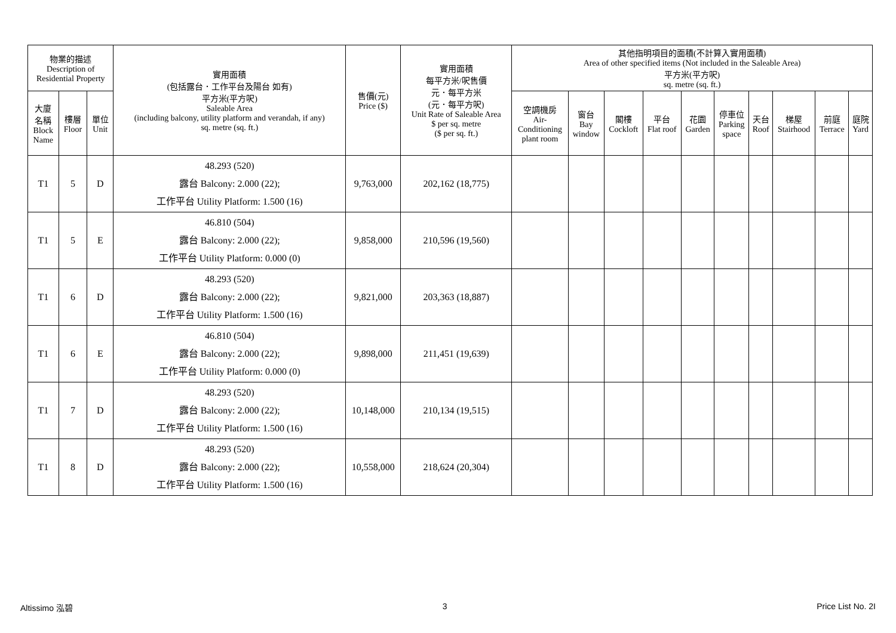| 物業的描述 Description of Residential Property | | | 實用面積 (包括露台．工作平台及陽台 如有) 平方米(平方呎) Saleable Area (including balcony, utility platform and verandah, if any) sq. metre (sq. ft.) | 售價(元) Price ($) | 實用面積 每平方米/呎售價 元．每平方米 (元．每平方呎) Unit Rate of Saleable Area $ per sq. metre ($ per sq. ft.) | 其他指明項目的面積(不計算入實用面積) Area of other specified items (Not included in the Saleable Area) 平方米(平方呎) sq. metre (sq. ft.) | | | | | | | | | |
| --- | --- | --- | --- | --- | --- | --- | --- | --- | --- | --- | --- | --- | --- | --- | --- |
| 大廈 名稱 Block Name | 樓層 Floor | 單位 Unit | | | | 空調機房 Air- Conditioning plant room | 窗台 Bay window | 閣樓 Cockloft | 平台 Flat roof | 花園 Garden | 停車位 Parking space | 天台 Roof | 梯屋 Stairhood | 前庭 Terrace | 庭院 Yard |
| T1 | 5 | D | 48.293 (520) 露台 Balcony: 2.000 (22); 工作平台 Utility Platform: 1.500 (16) | 9,763,000 | 202,162 (18,775) | | | | | | | | | | |
| T1 | 5 | E | 46.810 (504) 露台 Balcony: 2.000 (22); 工作平台 Utility Platform: 0.000 (0) | 9,858,000 | 210,596 (19,560) | | | | | | | | | | |
| T1 | 6 | D | 48.293 (520) 露台 Balcony: 2.000 (22); 工作平台 Utility Platform: 1.500 (16) | 9,821,000 | 203,363 (18,887) | | | | | | | | | | |
| T1 | 6 | E | 46.810 (504) 露台 Balcony: 2.000 (22); 工作平台 Utility Platform: 0.000 (0) | 9,898,000 | 211,451 (19,639) | | | | | | | | | | |
| T1 | 7 | D | 48.293 (520) 露台 Balcony: 2.000 (22); 工作平台 Utility Platform: 1.500 (16) | 10,148,000 | 210,134 (19,515) | | | | | | | | | | |
| T1 | 8 | D | 48.293 (520) 露台 Balcony: 2.000 (22); 工作平台 Utility Platform: 1.500 (16) | 10,558,000 | 218,624 (20,304) | | | | | | | | | | |
Altissimo 泓碧 3 Price List No. 2I